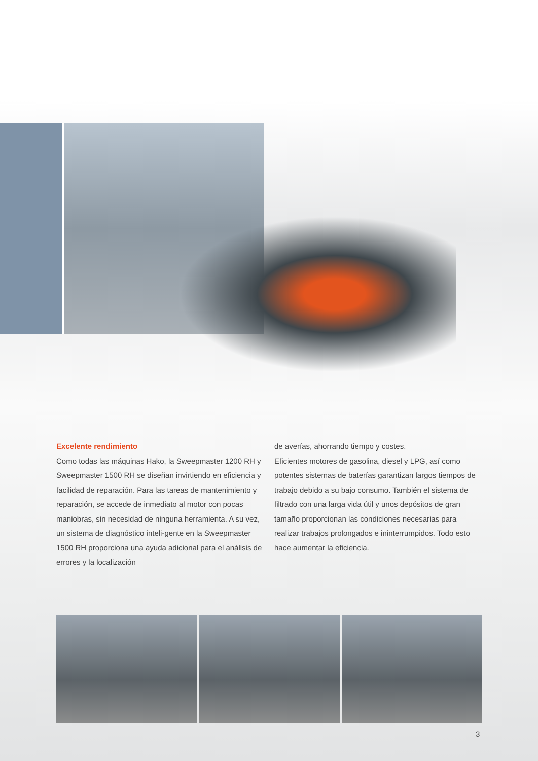Excelente rendimiento
Como todas las máquinas Hako, la Sweepmaster 1200 RH y Sweepmaster 1500 RH se diseñan invirtiendo en eficiencia y facilidad de reparación. Para las tareas de mantenimiento y reparación, se accede de inmediato al motor con pocas maniobras, sin necesidad de ninguna herramienta. A su vez, un sistema de diagnóstico inteli-gente en la Sweepmaster 1500 RH proporciona una ayuda adicional para el análisis de errores y la localización
de averías, ahorrando tiempo y costes.
Eficientes motores de gasolina, diesel y LPG, así como potentes sistemas de baterías garantizan largos tiempos de trabajo debido a su bajo consumo. También el sistema de filtrado con una larga vida útil y unos depósitos de gran tamaño proporcionan las condiciones necesarias para realizar trabajos prolongados e ininterrumpidos. Todo esto hace aumentar la eficiencia.
3